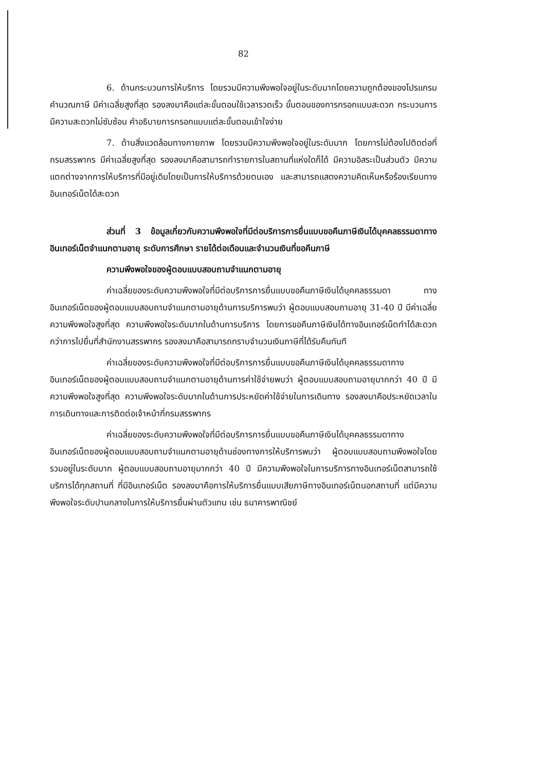82
6. ด้านกระบวนการให้บริการ โดยรวมมีความพึงพอใจอยู่ในระดับมากโดยความถูกต้องของโปรแกรมคำนวณภาษี มีค่าเฉลี่ยสูงที่สุด รองลงมาคือแต่ละขั้นตอนใช้เวลารวดเร็ว ขั้นตอนของการกรอกแบบสะดวก กระบวนการมีความสะดวกไม่ซับซ้อน คำอธิบายการกรอกแบบแต่ละขั้นตอนเข้าใจง่าย
7. ด้านสิ่งแวดล้อมทางกายภาพ โดยรวมมีความพึงพอใจอยู่ในระดับมาก โดยการไม่ต้องไปติดต่อที่กรมสรรพากร มีค่าเฉลี่ยสูงที่สุด รองลงมาคือสามารถทำรายการในสถานที่แห่งใดก็ได้ มีความอิสระเป็นส่วนตัว มีความแตกต่างจากการให้บริการที่มีอยู่เดิมโดยเป็นการให้บริการด้วยตนเอง และสามารถแสดงความคิดเห็นหรือร้องเรียนทางอินเทอร์เน็ตได้สะดวก
ส่วนที่ 3 ข้อมูลเกี่ยวกับความพึงพอใจที่มีต่อบริการการยื่นแบบขอคืนภาษีเงินได้บุคคลธรรมดาทางอินเทอร์เน็ตจำแนกตามอายุ ระดับการศึกษา รายได้ต่อเดือนและจำนวนเงินที่ขอคืนภาษี
ความพึงพอใจของผู้ตอบแบบสอบถามจำแนกตามอายุ
ค่าเฉลี่ยของระดับความพึงพอใจที่มีต่อบริการการยื่นแบบขอคืนภาษีเงินได้บุคคลธรรมดา ทางอินเทอร์เน็ตของผู้ตอบแบบสอบถามจำแนกตามอายุด้านการบริการพบว่า ผู้ตอบแบบสอบถามอายุ 31-40 ปี มีค่าเฉลี่ยความพึงพอใจสูงที่สุด ความพึงพอใจระดับมากในด้านการบริการ โดยการขอคืนภาษีเงินได้ทางอินเทอร์เน็ตทำได้สะดวกกว่าการไปยื่นที่สำนักงานสรรพากร รองลงมาคือสามารถทราบจำนวนเงินภาษีที่ได้รับคืนทันที
ค่าเฉลี่ยของระดับความพึงพอใจที่มีต่อบริการการยื่นแบบขอคืนภาษีเงินได้บุคคลธรรมดาทางอินเทอร์เน็ตของผู้ตอบแบบสอบถามจำแนกตามอายุด้านการค่าใช้จ่ายพบว่า ผู้ตอบแบบสอบถามอายุมากกว่า 40 ปี มีความพึงพอใจสูงที่สุด ความพึงพอใจระดับมากในด้านการประหยัดค่าใช้จ่ายในการเดินทาง รองลงมาคือประหยัดเวลาในการเดินทางและการติดต่อเจ้าหน้าที่กรมสรรพากร
ค่าเฉลี่ยของระดับความพึงพอใจที่มีต่อบริการการยื่นแบบขอคืนภาษีเงินได้บุคคลธรรมดาทางอินเทอร์เน็ตของผู้ตอบแบบสอบถามจำแนกตามอายุด้านช่องทางการให้บริการพบว่า ผู้ตอบแบบสอบถามพึงพอใจโดยรวมอยู่ในระดับมาก ผู้ตอบแบบสอบถามอายุมากกว่า 40 ปี มีความพึงพอใจในการบริการทางอินเทอร์เน็ตสามารถใช้บริการได้ทุกสถานที่ ที่มีอินเทอร์เน็ต รองลงมาคือการให้บริการยื่นแบบเสียภาษีทางอินเทอร์เน็ตนอกสถานที่ แต่มีความพึงพอใจระดับปานกลางในการให้บริการยื่นผ่านตัวแทน เช่น ธนาคารพาณิชย์